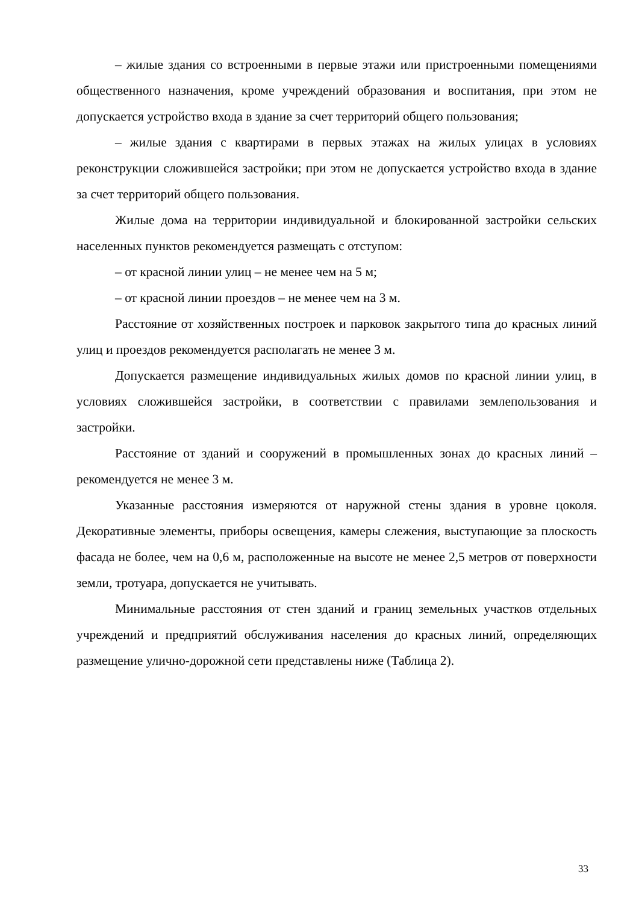– жилые здания со встроенными в первые этажи или пристроенными помещениями общественного назначения, кроме учреждений образования и воспитания, при этом не допускается устройство входа в здание за счет территорий общего пользования;
– жилые здания с квартирами в первых этажах на жилых улицах в условиях реконструкции сложившейся застройки; при этом не допускается устройство входа в здание за счет территорий общего пользования.
Жилые дома на территории индивидуальной и блокированной застройки сельских населенных пунктов рекомендуется размещать с отступом:
– от красной линии улиц – не менее чем на 5 м;
– от красной линии проездов – не менее чем на 3 м.
Расстояние от хозяйственных построек и парковок закрытого типа до красных линий улиц и проездов рекомендуется располагать не менее 3 м.
Допускается размещение индивидуальных жилых домов по красной линии улиц, в условиях сложившейся застройки, в соответствии с правилами землепользования и застройки.
Расстояние от зданий и сооружений в промышленных зонах до красных линий – рекомендуется не менее 3 м.
Указанные расстояния измеряются от наружной стены здания в уровне цоколя. Декоративные элементы, приборы освещения, камеры слежения, выступающие за плоскость фасада не более, чем на 0,6 м, расположенные на высоте не менее 2,5 метров от поверхности земли, тротуара, допускается не учитывать.
Минимальные расстояния от стен зданий и границ земельных участков отдельных учреждений и предприятий обслуживания населения до красных линий, определяющих размещение улично-дорожной сети представлены ниже (Таблица 2).
33